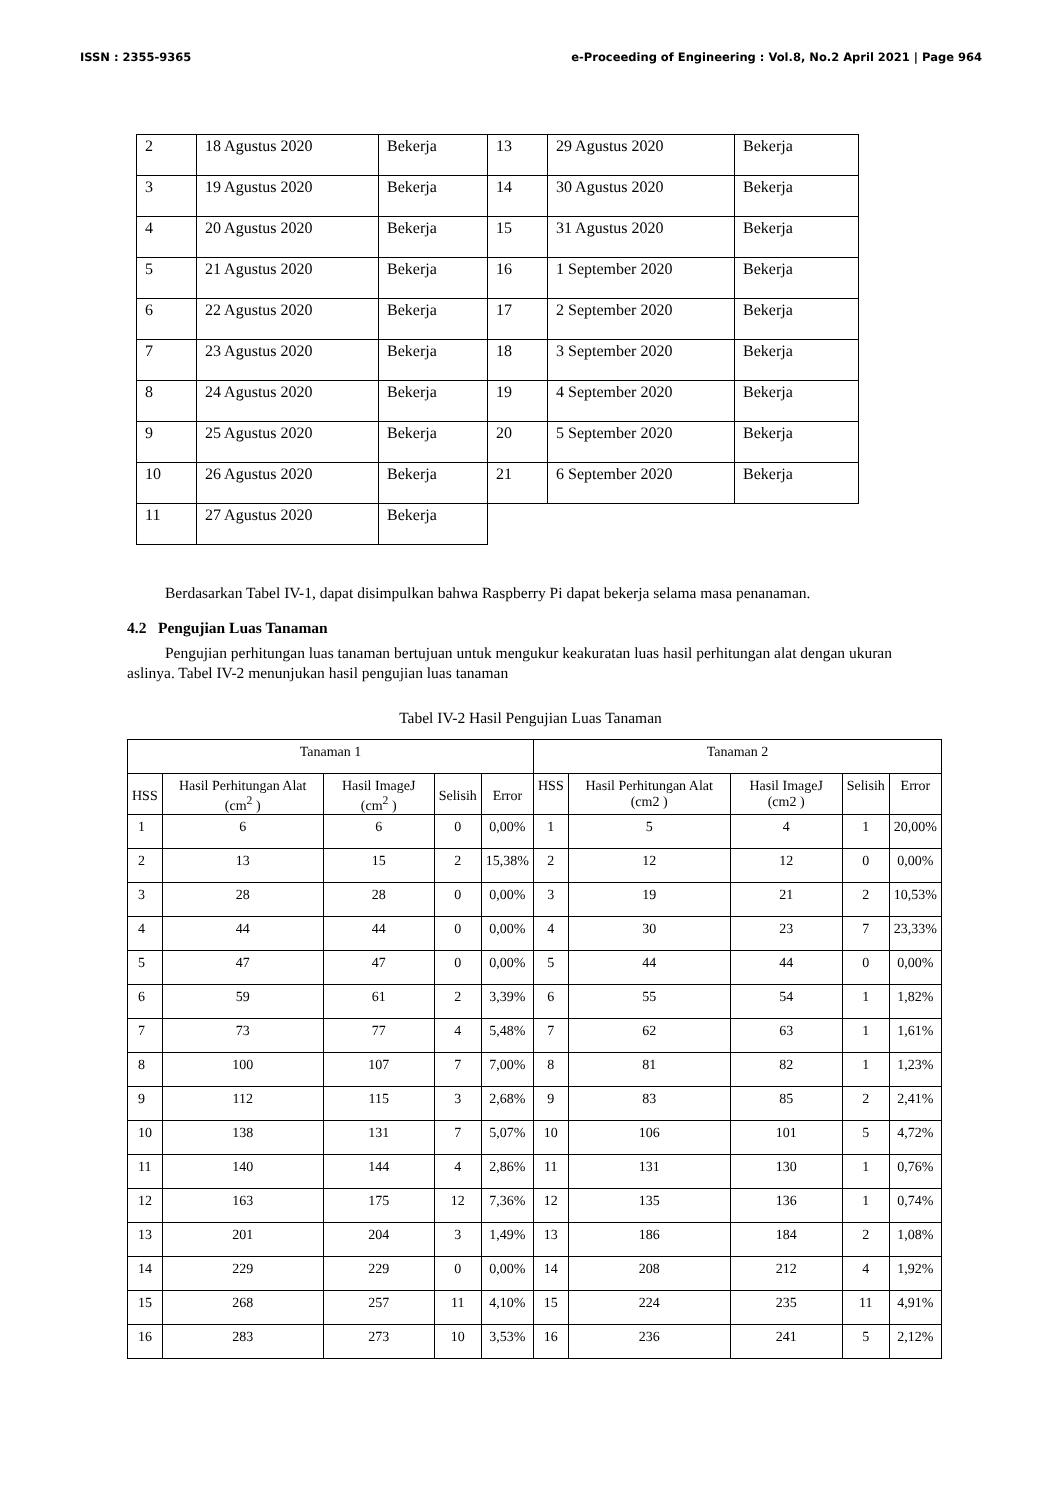ISSN : 2355-9365 e-Proceeding of Engineering : Vol.8, No.2 April 2021 | Page 964
| 2 | 18 Agustus 2020 | Bekerja | 13 | 29 Agustus 2020 | Bekerja |
| 3 | 19 Agustus 2020 | Bekerja | 14 | 30 Agustus 2020 | Bekerja |
| 4 | 20 Agustus 2020 | Bekerja | 15 | 31 Agustus 2020 | Bekerja |
| 5 | 21 Agustus 2020 | Bekerja | 16 | 1 September 2020 | Bekerja |
| 6 | 22 Agustus 2020 | Bekerja | 17 | 2 September 2020 | Bekerja |
| 7 | 23 Agustus 2020 | Bekerja | 18 | 3 September 2020 | Bekerja |
| 8 | 24 Agustus 2020 | Bekerja | 19 | 4 September 2020 | Bekerja |
| 9 | 25 Agustus 2020 | Bekerja | 20 | 5 September 2020 | Bekerja |
| 10 | 26 Agustus 2020 | Bekerja | 21 | 6 September 2020 | Bekerja |
| 11 | 27 Agustus 2020 | Bekerja | | | |
Berdasarkan Tabel IV-1, dapat disimpulkan bahwa Raspberry Pi dapat bekerja selama masa penanaman.
4.2 Pengujian Luas Tanaman
Pengujian perhitungan luas tanaman bertujuan untuk mengukur keakuratan luas hasil perhitungan alat dengan ukuran aslinya. Tabel IV-2 menunjukan hasil pengujian luas tanaman
Tabel IV-2 Hasil Pengujian Luas Tanaman
| Tanaman 1 | | | | | Tanaman 2 | | | | |
| --- | --- | --- | --- | --- | --- | --- | --- | --- | --- |
| HSS | Hasil Perhitungan Alat (cm<sup>2</sup> ) | Hasil ImageJ (cm<sup>2</sup> ) | Selisih | Error | HSS | Hasil Perhitungan Alat (cm2 ) | Hasil ImageJ (cm2 ) | Selisih | Error |
| 1 | 6 | 6 | 0 | 0,00% | 1 | 5 | 4 | 1 | 20,00% |
| 2 | 13 | 15 | 2 | 15,38% | 2 | 12 | 12 | 0 | 0,00% |
| 3 | 28 | 28 | 0 | 0,00% | 3 | 19 | 21 | 2 | 10,53% |
| 4 | 44 | 44 | 0 | 0,00% | 4 | 30 | 23 | 7 | 23,33% |
| 5 | 47 | 47 | 0 | 0,00% | 5 | 44 | 44 | 0 | 0,00% |
| 6 | 59 | 61 | 2 | 3,39% | 6 | 55 | 54 | 1 | 1,82% |
| 7 | 73 | 77 | 4 | 5,48% | 7 | 62 | 63 | 1 | 1,61% |
| 8 | 100 | 107 | 7 | 7,00% | 8 | 81 | 82 | 1 | 1,23% |
| 9 | 112 | 115 | 3 | 2,68% | 9 | 83 | 85 | 2 | 2,41% |
| 10 | 138 | 131 | 7 | 5,07% | 10 | 106 | 101 | 5 | 4,72% |
| 11 | 140 | 144 | 4 | 2,86% | 11 | 131 | 130 | 1 | 0,76% |
| 12 | 163 | 175 | 12 | 7,36% | 12 | 135 | 136 | 1 | 0,74% |
| 13 | 201 | 204 | 3 | 1,49% | 13 | 186 | 184 | 2 | 1,08% |
| 14 | 229 | 229 | 0 | 0,00% | 14 | 208 | 212 | 4 | 1,92% |
| 15 | 268 | 257 | 11 | 4,10% | 15 | 224 | 235 | 11 | 4,91% |
| 16 | 283 | 273 | 10 | 3,53% | 16 | 236 | 241 | 5 | 2,12% |